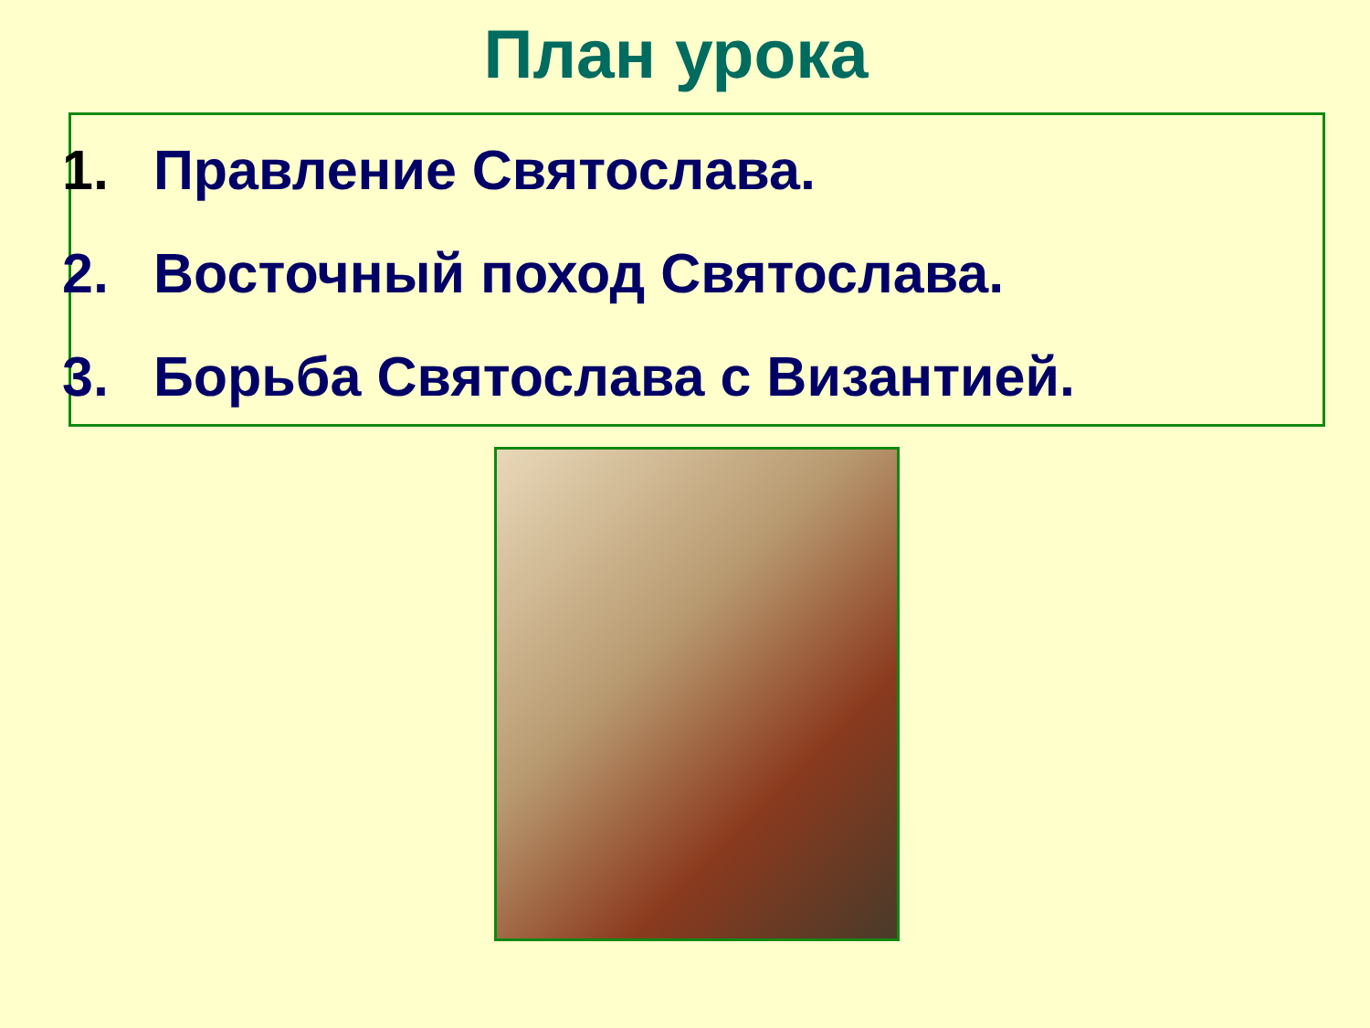План урока
1. Правление Святослава.
2. Восточный поход Святослава.
3. Борьба Святослава с Византией.